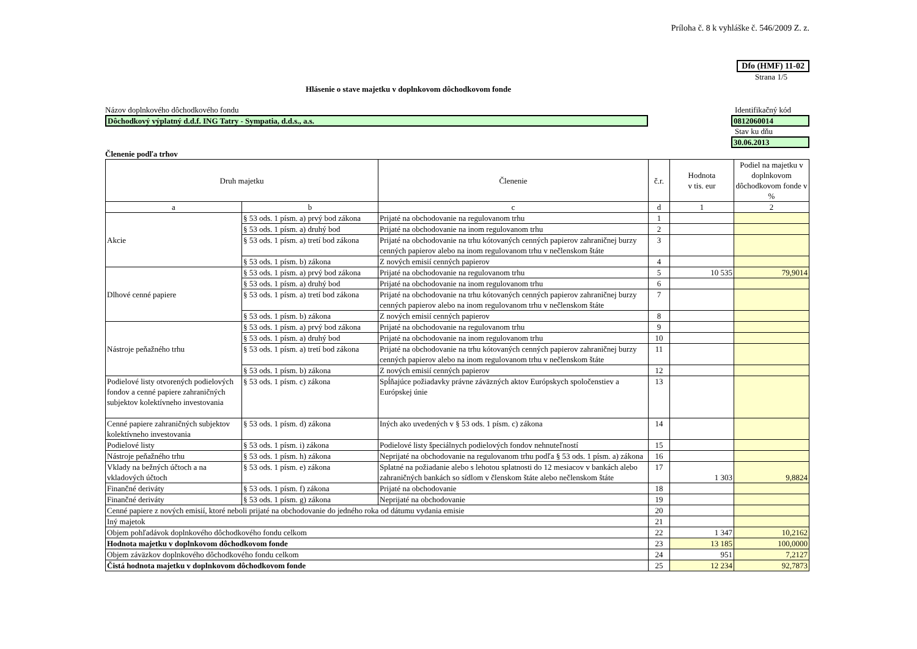Príloha č. 8 k vyhláške č. 546/2009 Z. z.
Dfo (HMF) 11-02
Strana 1/5
Hlásenie o stave majetku v doplnkovom dôchodkovom fonde
Názov doplnkového dôchodkového fondu
Identifikačný kód
Dôchodkový výplatný d.d.f. ING Tatry - Sympatia, d.d.s., a.s.
0812060014
Stav ku dňu
30.06.2013
Členenie podľa trhov
| Druh majetku | | Členenie | č.r. | Hodnota v tis. eur | Podiel na majetku v doplnkovom dôchodkovom fonde v % |
| a | b | c | d | 1 | 2 |
| Akcie | § 53 ods. 1 písm. a) prvý bod zákona | Prijaté na obchodovanie na regulovanom trhu | 1 | | |
| | § 53 ods. 1 písm. a) druhý bod | Prijaté na obchodovanie na inom regulovanom trhu | 2 | | |
| | § 53 ods. 1 písm. a) tretí bod zákona | Prijaté na obchodovanie na trhu kótovaných cenných papierov zahraničnej burzy cenných papierov alebo na inom regulovanom trhu v nečlenskom štáte | 3 | | |
| | § 53 ods. 1 písm. b) zákona | Z nových emisií cenných papierov | 4 | | |
| Dlhové cenné papiere | § 53 ods. 1 písm. a) prvý bod zákona | Prijaté na obchodovanie na regulovanom trhu | 5 | 10 535 | 79,9014 |
| | § 53 ods. 1 písm. a) druhý bod | Prijaté na obchodovanie na inom regulovanom trhu | 6 | | |
| | § 53 ods. 1 písm. a) tretí bod zákona | Prijaté na obchodovanie na trhu kótovaných cenných papierov zahraničnej burzy cenných papierov alebo na inom regulovanom trhu v nečlenskom štáte | 7 | | |
| | § 53 ods. 1 písm. b) zákona | Z nových emisií cenných papierov | 8 | | |
| Nástroje peňažného trhu | § 53 ods. 1 písm. a) prvý bod zákona | Prijaté na obchodovanie na regulovanom trhu | 9 | | |
| | § 53 ods. 1 písm. a) druhý bod | Prijaté na obchodovanie na inom regulovanom trhu | 10 | | |
| | § 53 ods. 1 písm. a) tretí bod zákona | Prijaté na obchodovanie na trhu kótovaných cenných papierov zahraničnej burzy cenných papierov alebo na inom regulovanom trhu v nečlenskom štáte | 11 | | |
| | § 53 ods. 1 písm. b) zákona | Z nových emisií cenných papierov | 12 | | |
| Podielové listy otvorených podielových fondov a cenné papiere zahraničných subjektov kolektívneho investovania | § 53 ods. 1 písm. c) zákona | Spĺňajúce požiadavky právne záväzných aktov Európskych spoločenstiev a Európskej únie | 13 | | |
| Cenné papiere zahraničných subjektov kolektívneho investovania | § 53 ods. 1 písm. d) zákona | Iných ako uvedených v § 53 ods. 1 písm. c) zákona | 14 | | |
| Podielové listy | § 53 ods. 1 písm. i) zákona | Podielové listy špeciálnych podielových fondov nehnuteľností | 15 | | |
| Nástroje peňažného trhu | § 53 ods. 1 písm. h) zákona | Neprijaté na obchodovanie na regulovanom trhu podľa § 53 ods. 1 písm. a) zákona | 16 | | |
| Vklady na bežných účtoch a na vkladových účtoch | § 53 ods. 1 písm. e) zákona | Splatné na požiadanie alebo s lehotou splatnosti do 12 mesiacov v bankách alebo zahraničných bankách so sídlom v členskom štáte alebo nečlenskom štáte | 17 | 1 303 | 9,8824 |
| Finančné deriváty | § 53 ods. 1 písm. f) zákona | Prijaté na obchodovanie | 18 | | |
| Finančné deriváty | § 53 ods. 1 písm. g) zákona | Neprijaté na obchodovanie | 19 | | |
| Cenné papiere z nových emisií, ktoré neboli prijaté na obchodovanie do jedného roka od dátumu vydania emisie | | | 20 | | |
| Iný majetok | | | 21 | | |
| Objem pohľadávok doplnkového dôchodkového fondu celkom | | | 22 | 1 347 | 10,2162 |
| Hodnota majetku v doplnkovom dôchodkovom fonde | | | 23 | 13 185 | 100,0000 |
| Objem záväzkov doplnkového dôchodkového fondu celkom | | | 24 | 951 | 7,2127 |
| Čistá hodnota majetku v doplnkovom dôchodkovom fonde | | | 25 | 12 234 | 92,7873 |